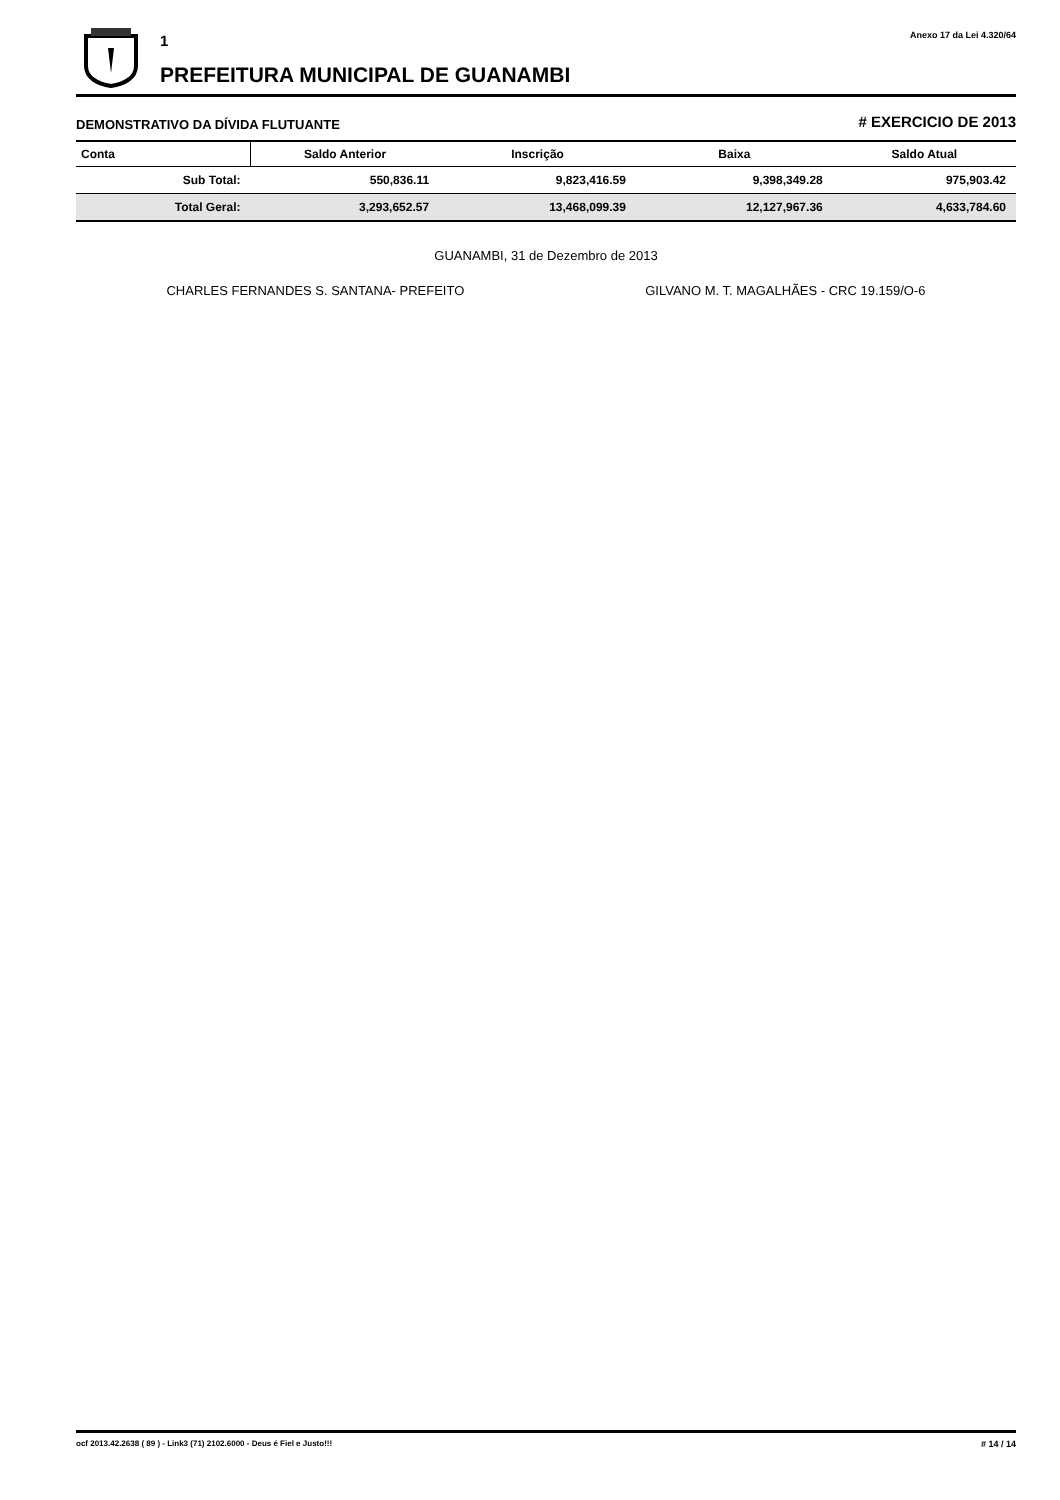1
PREFEITURA MUNICIPAL DE GUANAMBI
Anexo 17 da Lei 4.320/64
DEMONSTRATIVO DA DÍVIDA FLUTUANTE # EXERCICIO DE 2013
| Conta | Saldo Anterior | Inscrição | Baixa | Saldo Atual |
| --- | --- | --- | --- | --- |
| Sub Total: | 550,836.11 | 9,823,416.59 | 9,398,349.28 | 975,903.42 |
| Total Geral: | 3,293,652.57 | 13,468,099.39 | 12,127,967.36 | 4,633,784.60 |
GUANAMBI, 31 de Dezembro de 2013
CHARLES FERNANDES S. SANTANA- PREFEITO GILVANO M. T. MAGALHÃES - CRC 19.159/O-6
ocf 2013.42.2638 ( 89 ) - Link3 (71) 2102.6000 - Deus é Fiel e Justo!!! # 14 / 14